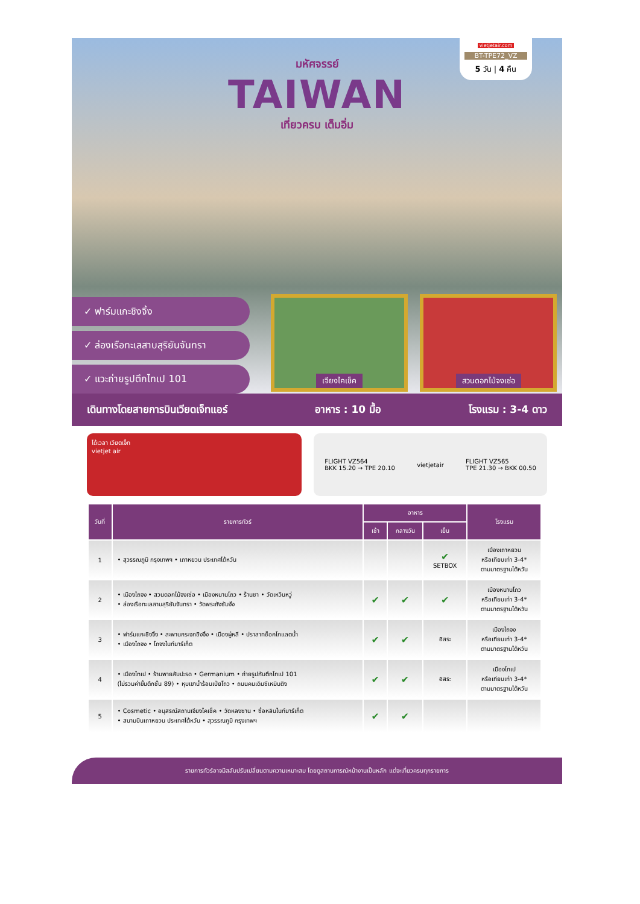มหัศจรรย์
TAIWAN
เที่ยวครบ เต็มอิ่ม
vietjetair.com
BT-TPE72_VZ
5 วัน | 4 คืน
✓ ฟาร์มแกะชิงจิ้ง
✓ ล่องเรือทะเลสาบสุริยันจันทรา
✓ แวะถ่ายรูปตึกไทเป 101
เจียงไคเช็ค สวนดอกไม้จงเซ่อ
เดินทางโดยสายการบินเวียดเจ็ทแอร์ อาหาร : 10 มื้อ โรงแรม : 3-4 ดาว
ได้เวลา เวียตเจ็ท
vietjet air
FLIGHT VZ564
BKK 15.20 → TPE 20.10 vietjetair FLIGHT VZ565
TPE 21.30 → BKK 00.50
| วันที่ | รายการทัวร์ | อาหาร | | | โรงแรม |
| --- | --- | --- | --- | --- | --- |
| | | เช้า | กลางวัน | เย็น | |
| 1 | • สุวรรณภูมิ กรุงเทพฯ • เถาหยวน ประเทศไต้หวัน | | | ✔ SETBOX | เมืองเถาหยวน หรือเทียบเท่า 3-4* ตามมาตรฐานไต้หวัน |
| 2 | • เมืองไถจง • สวนดอกไม้จงเซ่อ • เมืองหนานโถว • ร้านชา • วัดเหวินหวู่ • ล่องเรือทะเลสาบสุริยันจันทรา • วัดพระถังซัมจั๋ง | ✔ | ✔ | ✔ | เมืองหนานโถว หรือเทียบเท่า 3-4* ตามมาตรฐานไต้หวัน |
| 3 | • ฟาร์มแกะชิงจิ้ง • สะพานกระจกชิงจิ้ง • เมืองผู่หลี • ปราสาทช็อคโกแลตน้ำ • เมืองไถจง • ไถจงไนท์มาร์เก็ต | ✔ | ✔ | อิสระ | เมืองไถจง หรือเทียบเท่า 3-4* ตามมาตรฐานไต้หวัน |
| 4 | • เมืองไทเป • ร้านพายสับปะรด • Germanium • ถ่ายรูปกับตึกไทเป 101 (ไม่รวมค่าขึ้นตึกชั้น 89) • หุบเขาน้ำร้อนเป่ยโถว • ถนนคนเดินซีเหมินติง | ✔ | ✔ | อิสระ | เมืองไทเป หรือเทียบเท่า 3-4* ตามมาตรฐานไต้หวัน |
| 5 | • Cosmetic • อนุสรณ์สถานเจียงไคเช็ค • วัดหลงซาน • ซื่อหลินไนท์มาร์เก็ต • สนามบินเถาหยวน ประเทศไต้หวัน • สุวรรณภูมิ กรุงเทพฯ | ✔ | ✔ | | |
รายการทัวร์อาจมีสลับปรับเปลี่ยนตามความเหมาะสม โดยดูสถานการณ์หน้างานเป็นหลัก แต่จะเที่ยวครบทุกรายการ